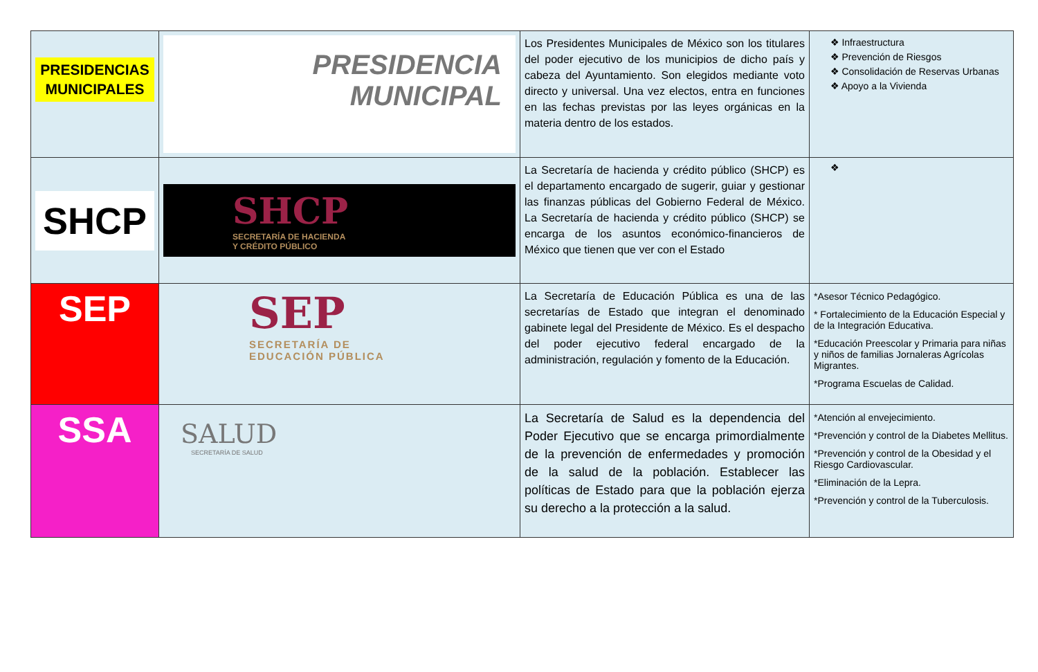| PRESIDENCIAS MUNICIPALES | PRESIDENCIA MUNICIPAL | Los Presidentes Municipales de México son los titulares del poder ejecutivo de los municipios de dicho país y cabeza del Ayuntamiento. Son elegidos mediante voto directo y universal. Una vez electos, entra en funciones en las fechas previstas por las leyes orgánicas en la materia dentro de los estados. | ❖ Infraestructura ❖ Prevención de Riesgos ❖ Consolidación de Reservas Urbanas ❖ Apoyo a la Vivienda |
| SHCP | SHCP SECRETARÍA DE HACIENDA Y CRÉDITO PÚBLICO | La Secretaría de hacienda y crédito público (SHCP) es el departamento encargado de sugerir, guiar y gestionar las finanzas públicas del Gobierno Federal de México. La Secretaría de hacienda y crédito público (SHCP) se encarga de los asuntos económico-financieros de México que tienen que ver con el Estado | ❖ |
| SEP | SEP SECRETARÍA DE EDUCACIÓN PÚBLICA | La Secretaría de Educación Pública es una de las secretarías de Estado que integran el denominado gabinete legal del Presidente de México. Es el despacho del poder ejecutivo federal encargado de la administración, regulación y fomento de la Educación. | *Asesor Técnico Pedagógico. * Fortalecimiento de la Educación Especial y de la Integración Educativa. *Educación Preescolar y Primaria para niñas y niños de familias Jornaleras Agrícolas Migrantes. *Programa Escuelas de Calidad. |
| SSA | SALUD SECRETARÍA DE SALUD | La Secretaría de Salud es la dependencia del Poder Ejecutivo que se encarga primordialmente de la prevención de enfermedades y promoción de la salud de la población. Establecer las políticas de Estado para que la población ejerza su derecho a la protección a la salud. | *Atención al envejecimiento. *Prevención y control de la Diabetes Mellitus. *Prevención y control de la Obesidad y el Riesgo Cardiovascular. *Eliminación de la Lepra. *Prevención y control de la Tuberculosis. |